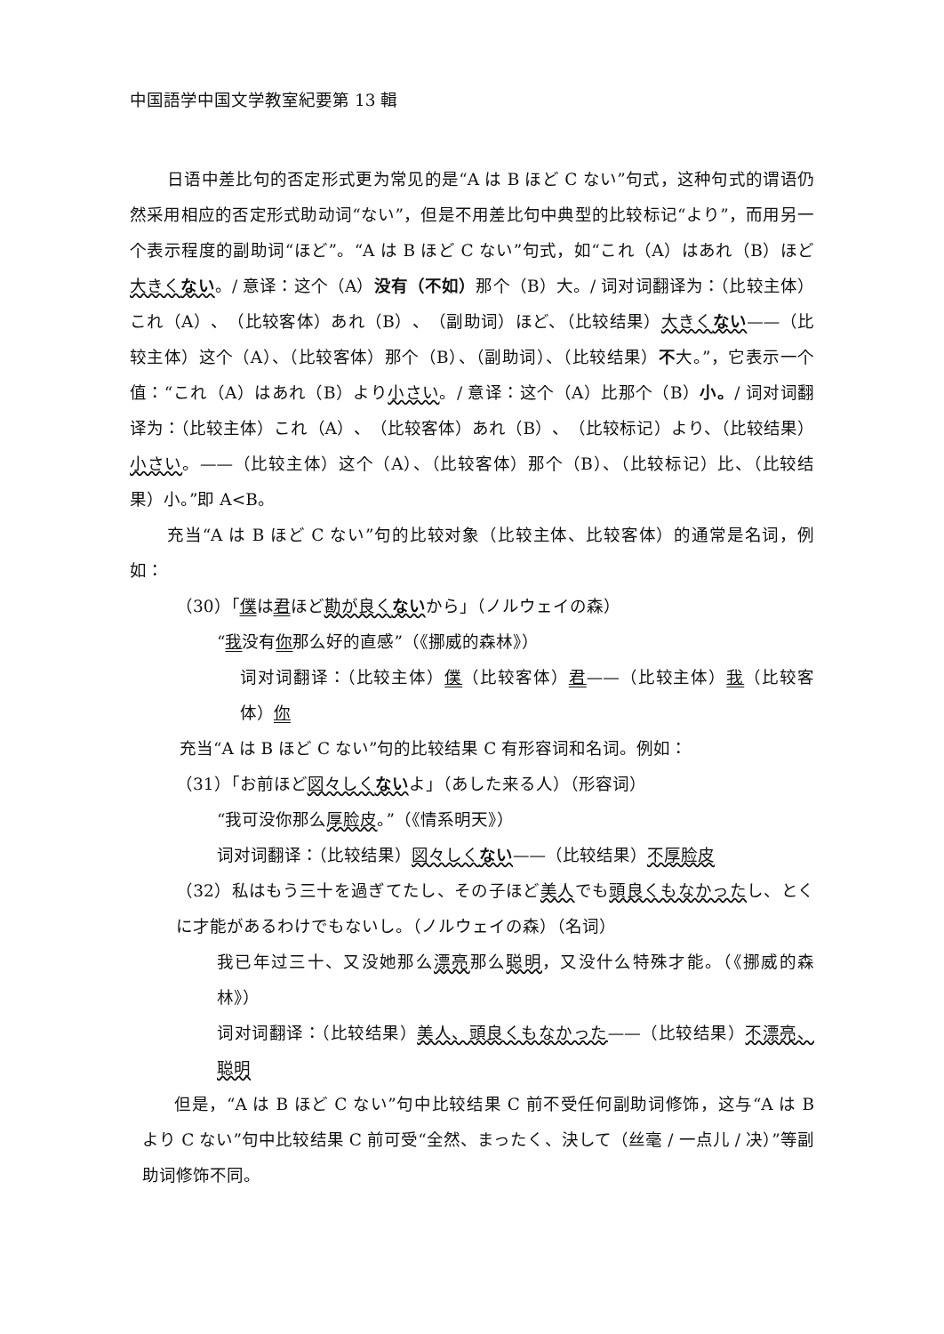中国語学中国文学教室紀要第 13 輯
日语中差比句的否定形式更为常见的是“A は B ほど C ない”句式，这种句式的谓语仍然采用相应的否定形式助动词“ない”，但是不用差比句中典型的比较标记“より”，而用另一个表示程度的副助词“ほど”。“A は B ほど C ない”句式，如“これ（A）はあれ（B）ほど大きくない。/ 意译：这个（A）没有（不如）那个（B）大。/ 词对词翻译为：（比较主体）これ（A）、（比较客体）あれ（B）、（副助词）ほど、（比较结果）大きくない——（比较主体）这个（A）、（比较客体）那个（B）、（副助词）、（比较结果）不大。”，它表示一个值：“これ（A）はあれ（B）より小さい。/ 意译：这个（A）比那个（B）小。/ 词对词翻译为：（比较主体）これ（A）、（比较客体）あれ（B）、（比较标记）より、（比较结果）小さい。——（比较主体）这个（A）、（比较客体）那个（B）、（比较标记）比、（比较结果）小。”即 A<B。
充当“A は B ほど C ない”句的比较对象（比较主体、比较客体）的通常是名词，例如：
（30）「僕は君ほど勘が良くないから」（ノルウェイの森）
“我没有你那么好的直感”（《挪威的森林》）
词对词翻译：（比较主体）僕（比较客体）君——（比较主体）我（比较客体）你
充当“A は B ほど C ない”句的比较结果 C 有形容词和名词。例如：
（31）「お前ほど図々しくないよ」（あした来る人）（形容词）
“我可没你那么厚脸皮。”（《情系明天》）
词对词翻译：（比较结果）図々しくない——（比较结果）不厚脸皮
（32）私はもう三十を過ぎてたし、その子ほど美人でも頭良くもなかったし、とくに才能があるわけでもないし。（ノルウェイの森）（名词）
我已年过三十、又没她那么漂亮那么聪明，又没什么特殊才能。（《挪威的森林》）
词对词翻译：（比较结果）美人、頭良くもなかった——（比较结果）不漂亮、聪明
但是，“A は B ほど C ない”句中比较结果 C 前不受任何副助词修饰，这与“A は B より C ない”句中比较结果 C 前可受“全然、まったく、決して（丝毫 / 一点儿 / 决）”等副助词修饰不同。